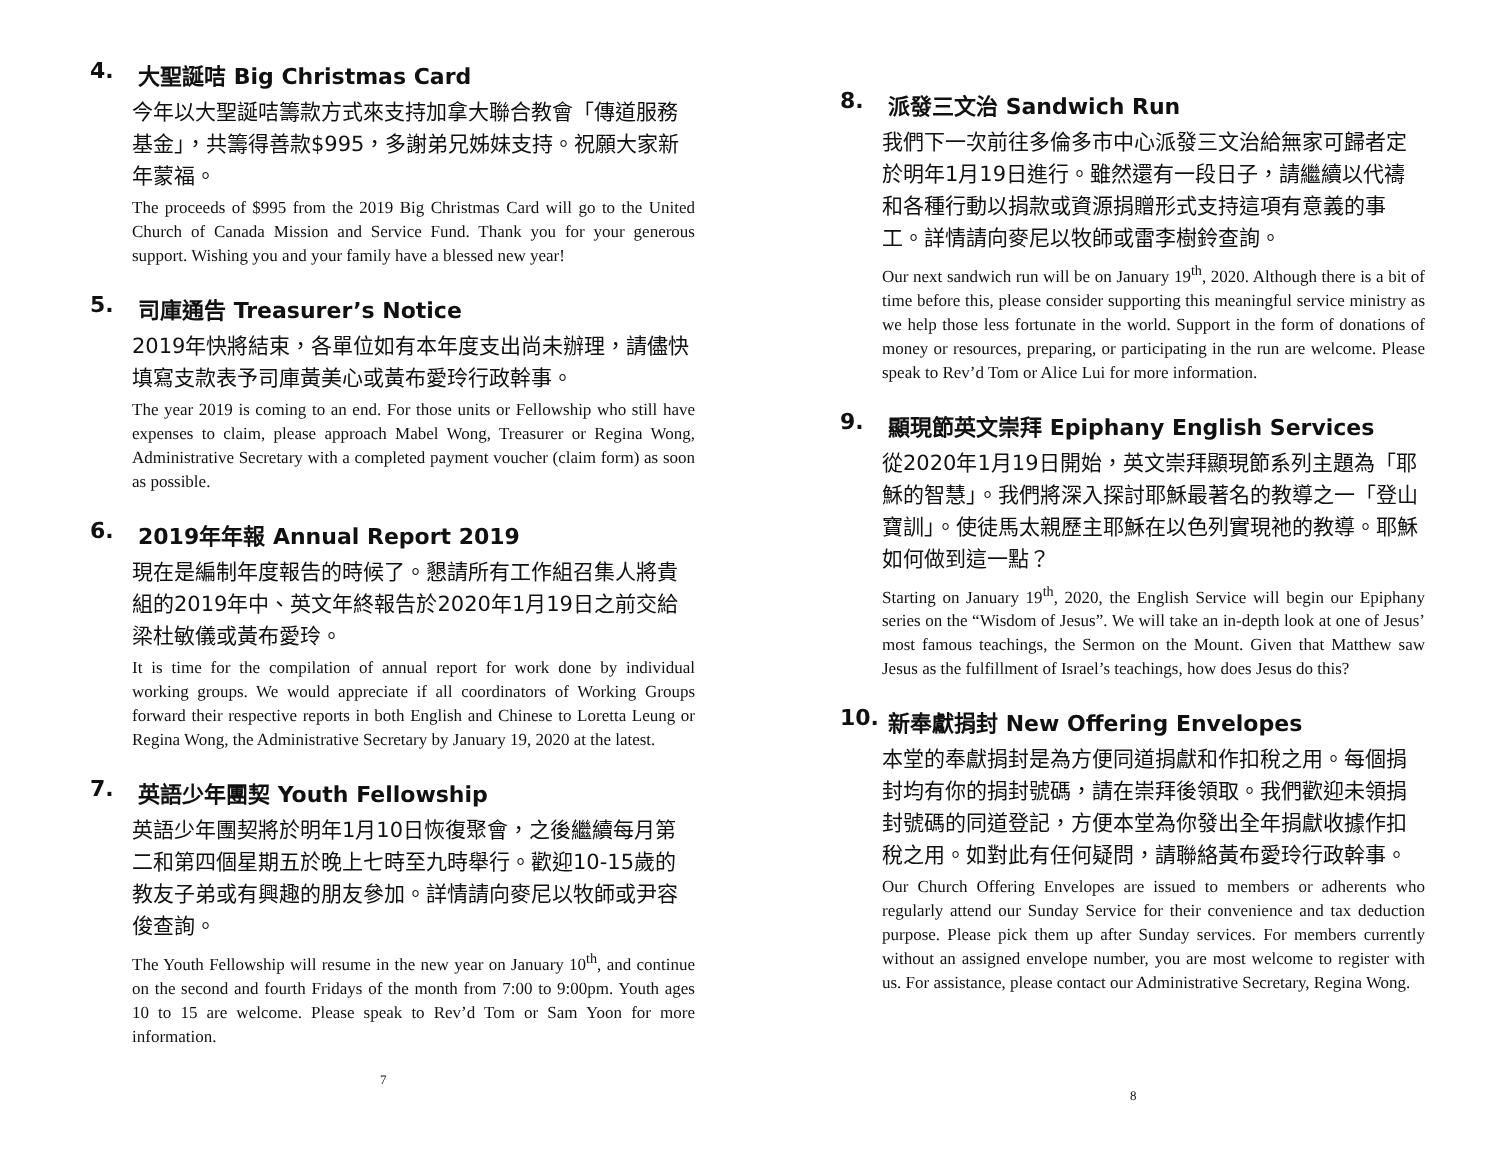4. 大聖誕咭 Big Christmas Card
今年以大聖誕咭籌款方式來支持加拿大聯合教會「傳道服務基金」，共籌得善款$995，多謝弟兄姊妹支持。祝願大家新年蒙福。
The proceeds of $995 from the 2019 Big Christmas Card will go to the United Church of Canada Mission and Service Fund. Thank you for your generous support. Wishing you and your family have a blessed new year!
5. 司庫通告 Treasurer’s Notice
2019年快將結束，各單位如有本年度支出尚未辦理，請儘快填寫支款表予司庫黃美心或黃布愛玲行政幹事。
The year 2019 is coming to an end. For those units or Fellowship who still have expenses to claim, please approach Mabel Wong, Treasurer or Regina Wong, Administrative Secretary with a completed payment voucher (claim form) as soon as possible.
6. 2019年年報 Annual Report 2019
現在是編制年度報告的時候了。懇請所有工作組召集人將貴組的2019年中、英文年終報告於2020年1月19日之前交給梁杜敏儀或黃布愛玲。
It is time for the compilation of annual report for work done by individual working groups. We would appreciate if all coordinators of Working Groups forward their respective reports in both English and Chinese to Loretta Leung or Regina Wong, the Administrative Secretary by January 19, 2020 at the latest.
7. 英語少年團契 Youth Fellowship
英語少年團契將於明年1月10日恢復聚會，之後繼續每月第二和第四個星期五於晚上七時至九時舉行。歡迎10-15歲的教友子弟或有興趣的朋友參加。詳情請向麥尼以牧師或尹容俊查詢。
The Youth Fellowship will resume in the new year on January 10<sup>th</sup>, and continue on the second and fourth Fridays of the month from 7:00 to 9:00pm. Youth ages 10 to 15 are welcome. Please speak to Rev’d Tom or Sam Yoon for more information.
7
8. 派發三文治 Sandwich Run
我們下一次前往多倫多市中心派發三文治給無家可歸者定於明年1月19日進行。雖然還有一段日子，請繼續以代禱和各種行動以捐款或資源捐贈形式支持這項有意義的事工。詳情請向麥尼以牧師或雷李樹鈴查詢。
Our next sandwich run will be on January 19<sup>th</sup>, 2020. Although there is a bit of time before this, please consider supporting this meaningful service ministry as we help those less fortunate in the world. Support in the form of donations of money or resources, preparing, or participating in the run are welcome. Please speak to Rev’d Tom or Alice Lui for more information.
9. 顯現節英文崇拜 Epiphany English Services
從2020年1月19日開始，英文崇拜顯現節系列主題為「耶穌的智慧」。我們將深入探討耶穌最著名的教導之一「登山寶訓」。使徒馬太親歷主耶穌在以色列實現祂的教導。耶穌如何做到這一點？
Starting on January 19<sup>th</sup>, 2020, the English Service will begin our Epiphany series on the “Wisdom of Jesus”. We will take an in-depth look at one of Jesus’ most famous teachings, the Sermon on the Mount. Given that Matthew saw Jesus as the fulfillment of Israel’s teachings, how does Jesus do this?
10. 新奉獻捐封 New Offering Envelopes
本堂的奉獻捐封是為方便同道捐獻和作扣稅之用。每個捐封均有你的捐封號碼，請在崇拜後領取。我們歡迎未領捐封號碼的同道登記，方便本堂為你發出全年捐獻收據作扣稅之用。如對此有任何疑問，請聯絡黃布愛玲行政幹事。
Our Church Offering Envelopes are issued to members or adherents who regularly attend our Sunday Service for their convenience and tax deduction purpose. Please pick them up after Sunday services. For members currently without an assigned envelope number, you are most welcome to register with us. For assistance, please contact our Administrative Secretary, Regina Wong.
8